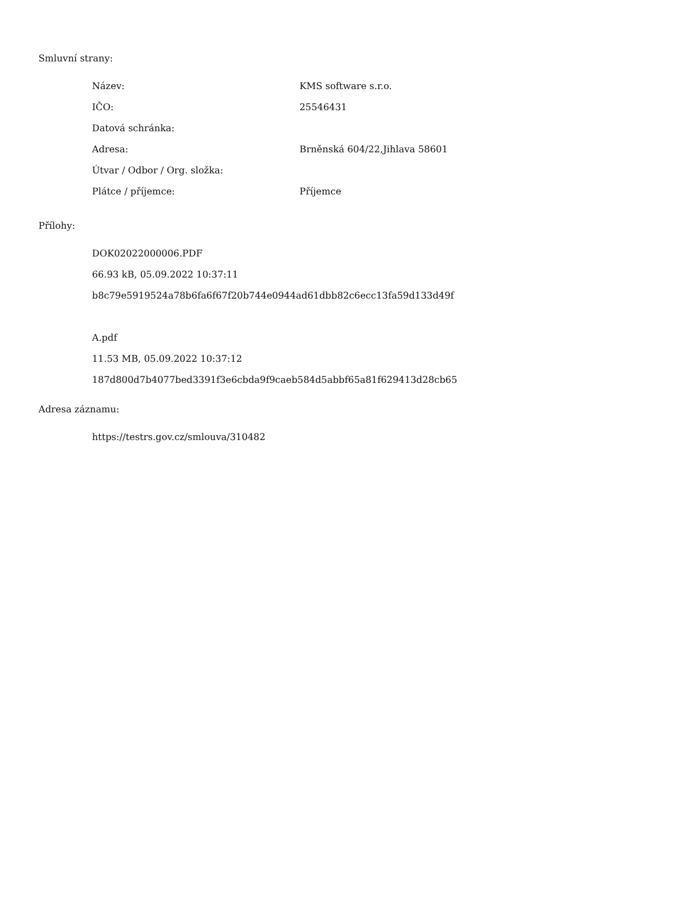Smluvní strany:
| Název: | KMS software s.r.o. |
| IČO: | 25546431 |
| Datová schránka: | |
| Adresa: | Brněnská 604/22,Jihlava 58601 |
| Útvar / Odbor / Org. složka: | |
| Plátce / příjemce: | Příjemce |
Přílohy:
DOK02022000006.PDF
66.93 kB, 05.09.2022 10:37:11
b8c79e5919524a78b6fa6f67f20b744e0944ad61dbb82c6ecc13fa59d133d49f
A.pdf
11.53 MB, 05.09.2022 10:37:12
187d800d7b4077bed3391f3e6cbda9f9caeb584d5abbf65a81f629413d28cb65
Adresa záznamu:
https://testrs.gov.cz/smlouva/310482